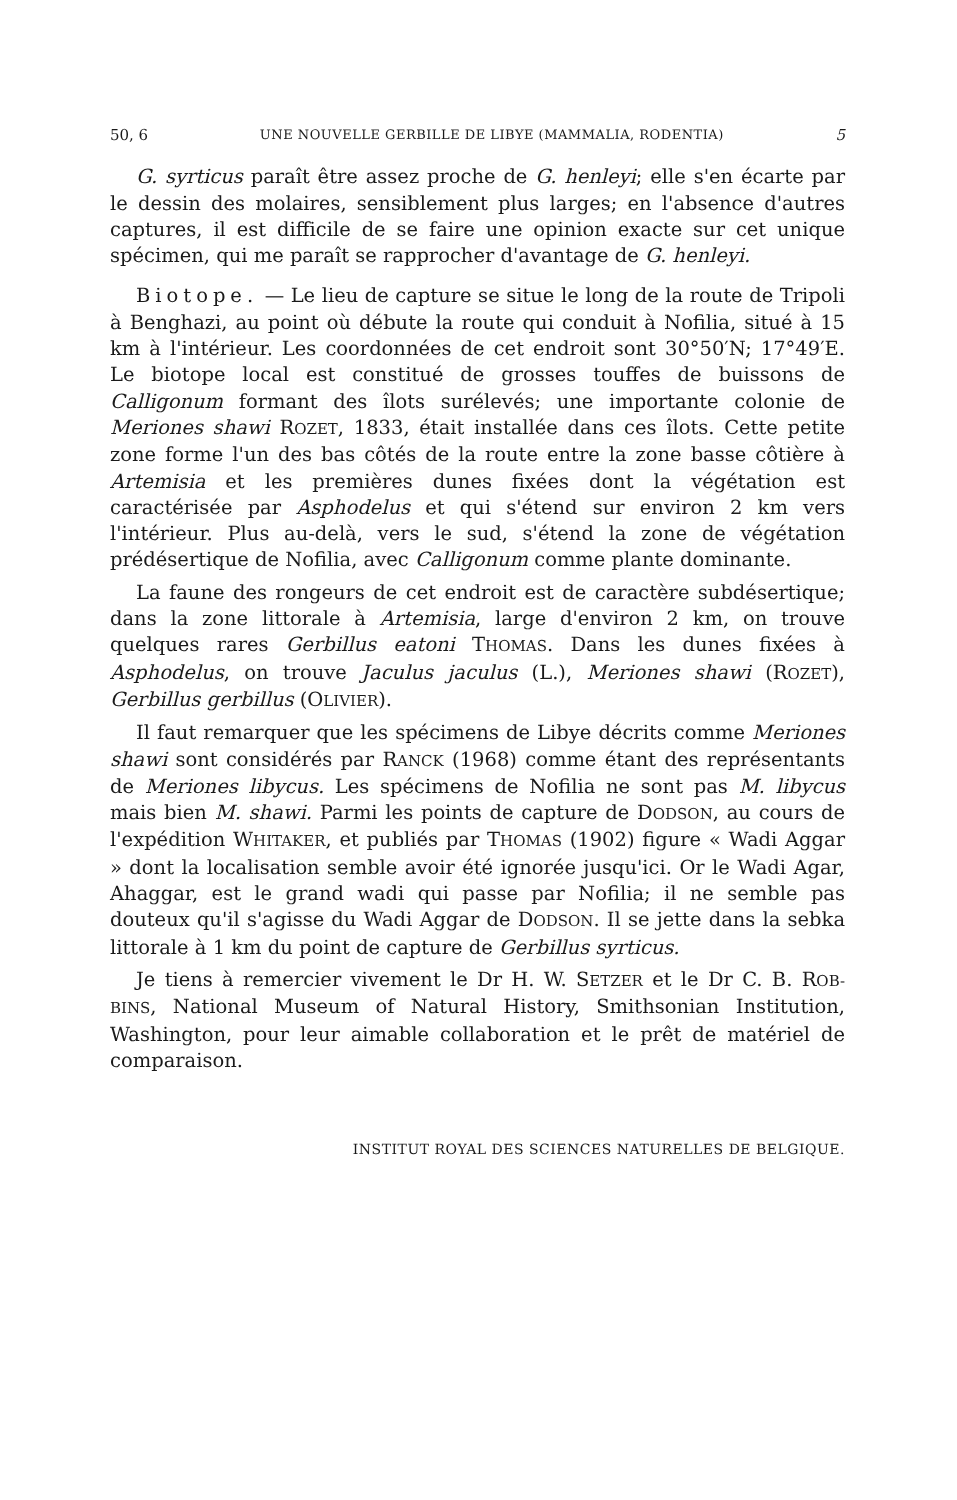50, 6 UNE NOUVELLE GERBILLE DE LIBYE (MAMMALIA, RODENTIA) 5
G. syrticus paraît être assez proche de G. henleyi; elle s'en écarte par le dessin des molaires, sensiblement plus larges; en l'absence d'autres captures, il est difficile de se faire une opinion exacte sur cet unique spécimen, qui me paraît se rapprocher d'avantage de G. henleyi.
Biotope. — Le lieu de capture se situe le long de la route de Tripoli à Benghazi, au point où débute la route qui conduit à Nofilia, situé à 15 km à l'intérieur. Les coordonnées de cet endroit sont 30°50′N; 17°49′E. Le biotope local est constitué de grosses touffes de buissons de Calligonum formant des îlots surélevés; une importante colonie de Meriones shawi ROZET, 1833, était installée dans ces îlots. Cette petite zone forme l'un des bas côtés de la route entre la zone basse côtière à Artemisia et les premières dunes fixées dont la végétation est caractérisée par Asphodelus et qui s'étend sur environ 2 km vers l'intérieur. Plus au-delà, vers le sud, s'étend la zone de végétation prédésertique de Nofilia, avec Calligonum comme plante dominante.
La faune des rongeurs de cet endroit est de caractère subdésertique; dans la zone littorale à Artemisia, large d'environ 2 km, on trouve quelques rares Gerbillus eatoni THOMAS. Dans les dunes fixées à Asphodelus, on trouve Jaculus jaculus (L.), Meriones shawi (ROZET), Gerbillus gerbillus (OLIVIER).
Il faut remarquer que les spécimens de Libye décrits comme Meriones shawi sont considérés par RANCK (1968) comme étant des représentants de Meriones libycus. Les spécimens de Nofilia ne sont pas M. libycus mais bien M. shawi. Parmi les points de capture de DODSON, au cours de l'expédition WHITAKER, et publiés par THOMAS (1902) figure « Wadi Aggar » dont la localisation semble avoir été ignorée jusqu'ici. Or le Wadi Agar, Ahaggar, est le grand wadi qui passe par Nofilia; il ne semble pas douteux qu'il s'agisse du Wadi Aggar de DODSON. Il se jette dans la sebka littorale à 1 km du point de capture de Gerbillus syrticus.
Je tiens à remercier vivement le Dr H. W. SETZER et le Dr C. B. ROB-BINS, National Museum of Natural History, Smithsonian Institution, Washington, pour leur aimable collaboration et le prêt de matériel de comparaison.
INSTITUT ROYAL DES SCIENCES NATURELLES DE BELGIQUE.